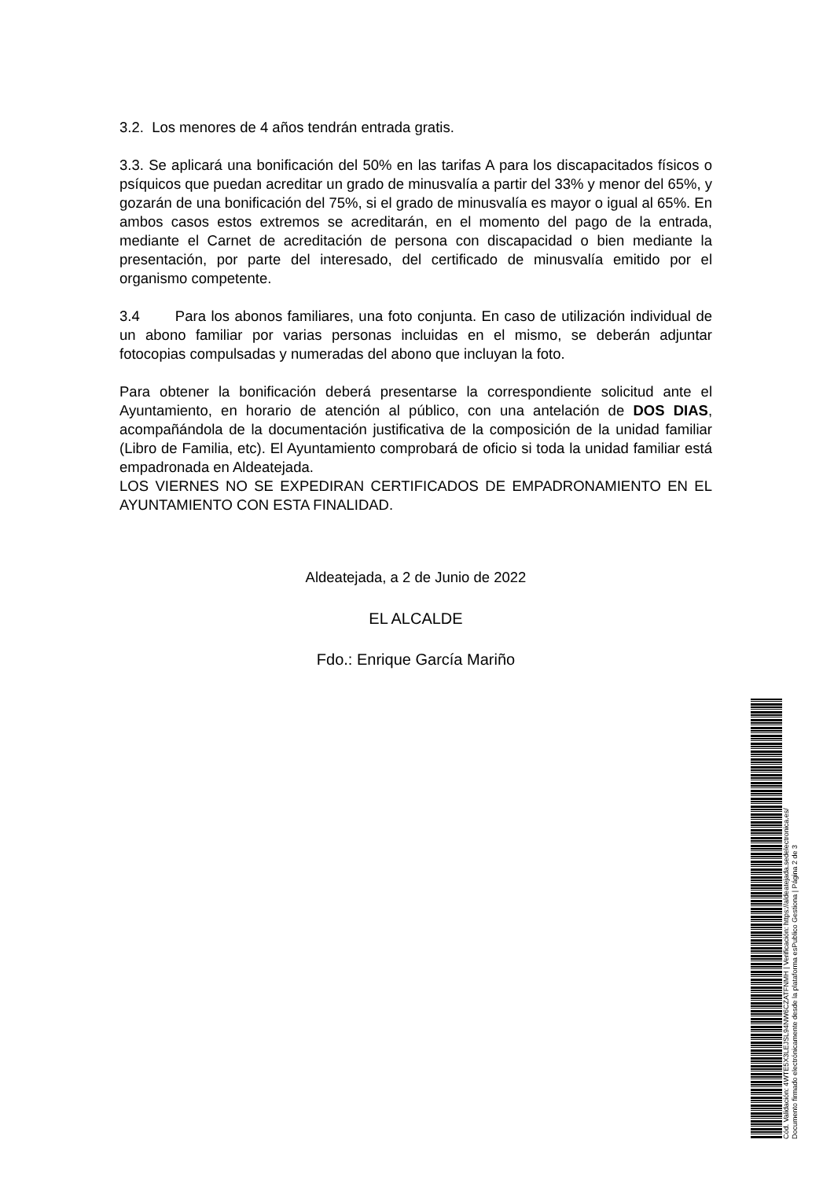3.2. Los menores de 4 años tendrán entrada gratis.
3.3. Se aplicará una bonificación del 50% en las tarifas A para los discapacitados físicos o psíquicos que puedan acreditar un grado de minusvalía a partir del 33% y menor del 65%, y gozarán de una bonificación del 75%, si el grado de minusvalía es mayor o igual al 65%. En ambos casos estos extremos se acreditarán, en el momento del pago de la entrada, mediante el Carnet de acreditación de persona con discapacidad o bien mediante la presentación, por parte del interesado, del certificado de minusvalía emitido por el organismo competente.
3.4 Para los abonos familiares, una foto conjunta. En caso de utilización individual de un abono familiar por varias personas incluidas en el mismo, se deberán adjuntar fotocopias compulsadas y numeradas del abono que incluyan la foto.
Para obtener la bonificación deberá presentarse la correspondiente solicitud ante el Ayuntamiento, en horario de atención al público, con una antelación de DOS DIAS, acompañándola de la documentación justificativa de la composición de la unidad familiar (Libro de Familia, etc). El Ayuntamiento comprobará de oficio si toda la unidad familiar está empadronada en Aldeatejada.
LOS VIERNES NO SE EXPEDIRAN CERTIFICADOS DE EMPADRONAMIENTO EN EL AYUNTAMIENTO CON ESTA FINALIDAD.
Aldeatejada, a 2 de Junio de 2022
EL ALCALDE
Fdo.: Enrique García Mariño
Cód. Validación: 4WTE5X3LEJSL94NW6CZATFNMH | Verificación: https://aldeatejada.sedelectronica.es/
Documento firmado electrónicamente desde la plataforma esPublico Gestiona | Página 2 de 3